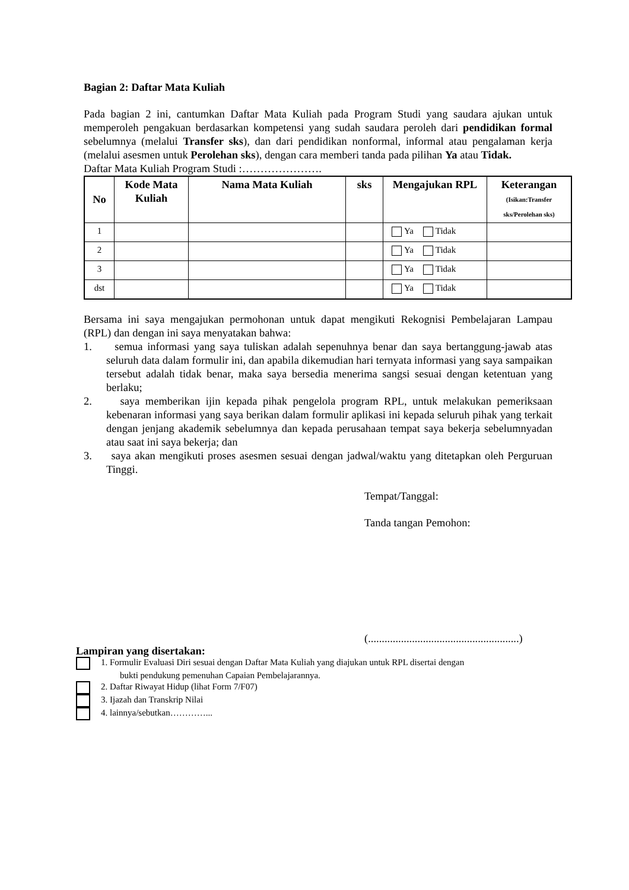Bagian 2: Daftar Mata Kuliah
Pada bagian 2 ini, cantumkan Daftar Mata Kuliah pada Program Studi yang saudara ajukan untuk memperoleh pengakuan berdasarkan kompetensi yang sudah saudara peroleh dari pendidikan formal sebelumnya (melalui Transfer sks), dan dari pendidikan nonformal, informal atau pengalaman kerja (melalui asesmen untuk Perolehan sks), dengan cara memberi tanda pada pilihan Ya atau Tidak.
Daftar Mata Kuliah Program Studi :………………….
| No | Kode Mata Kuliah | Nama Mata Kuliah | sks | Mengajukan RPL | Keterangan (Isikan:Transfer sks/Perolehan sks) |
| --- | --- | --- | --- | --- | --- |
| 1 | | | | Ya Tidak | |
| 2 | | | | Ya Tidak | |
| 3 | | | | Ya Tidak | |
| dst | | | | Ya Tidak | |
Bersama ini saya mengajukan permohonan untuk dapat mengikuti Rekognisi Pembelajaran Lampau (RPL) dan dengan ini saya menyatakan bahwa:
1. semua informasi yang saya tuliskan adalah sepenuhnya benar dan saya bertanggung-jawab atas seluruh data dalam formulir ini, dan apabila dikemudian hari ternyata informasi yang saya sampaikan tersebut adalah tidak benar, maka saya bersedia menerima sangsi sesuai dengan ketentuan yang berlaku;
2. saya memberikan ijin kepada pihak pengelola program RPL, untuk melakukan pemeriksaan kebenaran informasi yang saya berikan dalam formulir aplikasi ini kepada seluruh pihak yang terkait dengan jenjang akademik sebelumnya dan kepada perusahaan tempat saya bekerja sebelumnyadan atau saat ini saya bekerja; dan
3. saya akan mengikuti proses asesmen sesuai dengan jadwal/waktu yang ditetapkan oleh Perguruan Tinggi.
Tempat/Tanggal:
Tanda tangan Pemohon:
(.......................................................)
Lampiran yang disertakan:
1. Formulir Evaluasi Diri sesuai dengan Daftar Mata Kuliah yang diajukan untuk RPL disertai dengan
bukti pendukung pemenuhan Capaian Pembelajarannya.
2. Daftar Riwayat Hidup (lihat Form 7/F07)
3. Ijazah dan Transkrip Nilai
4. lainnya/sebutkan…………...